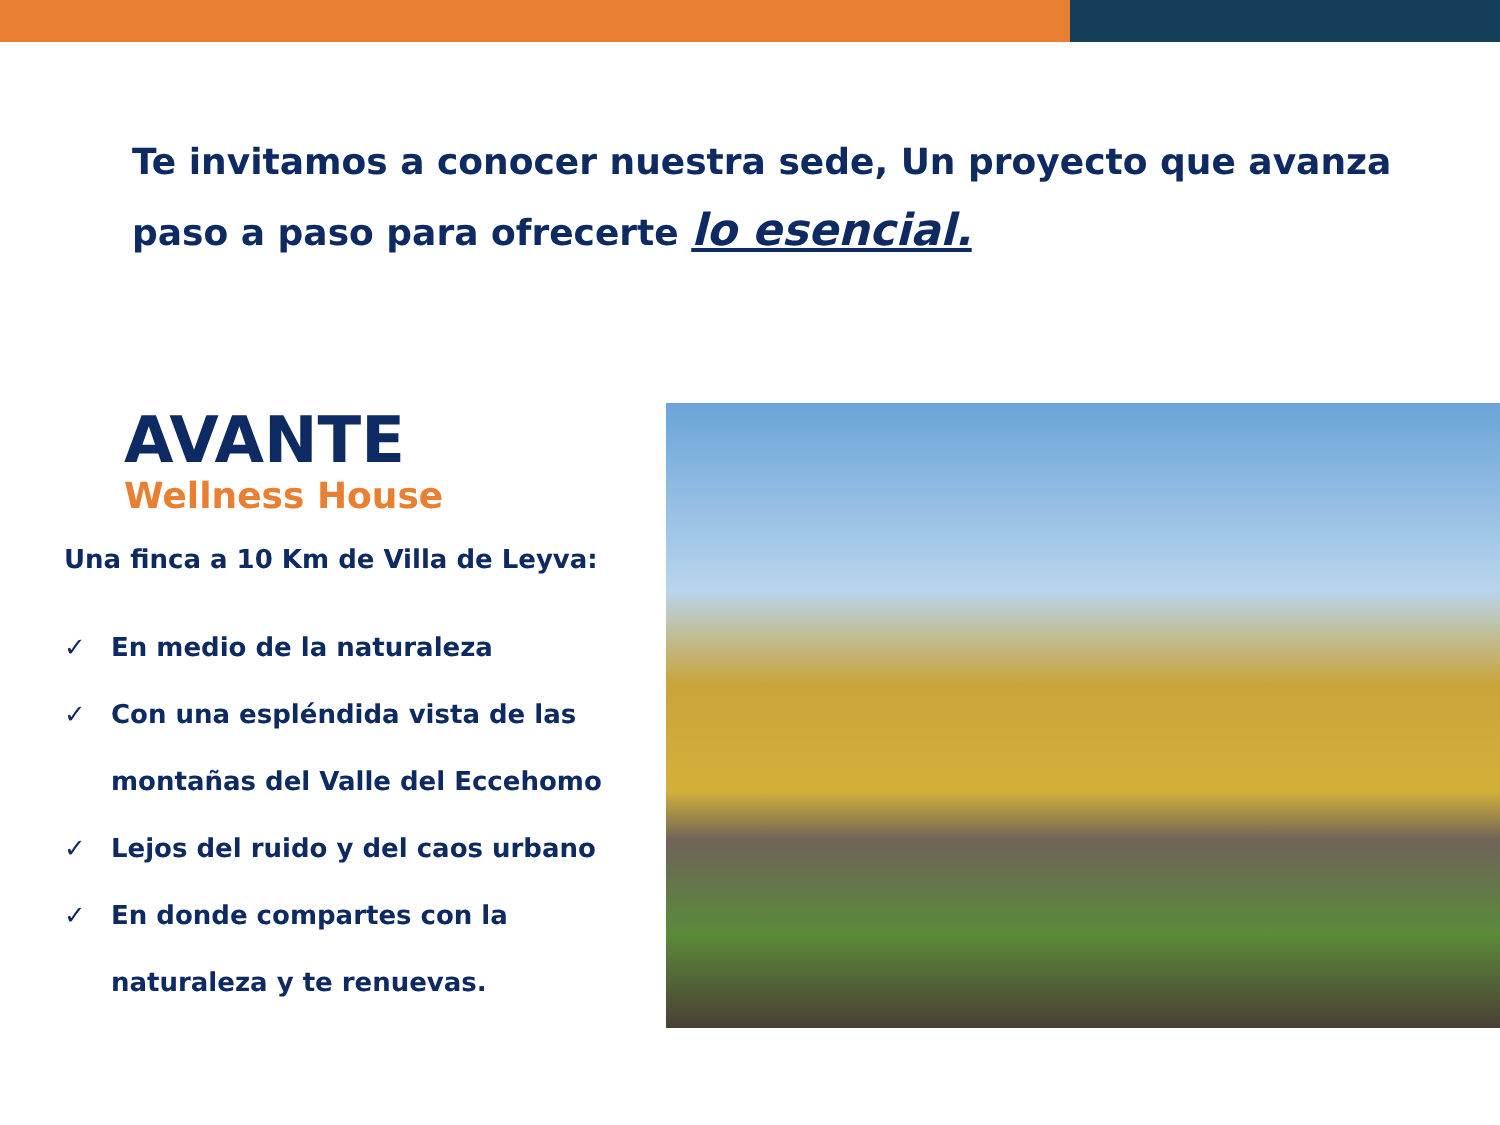Te invitamos a conocer nuestra sede, Un proyecto que avanza paso a paso para ofrecerte lo esencial.
AVANTE
Wellness House
Una finca a 10 Km de Villa de Leyva:
✓ En medio de la naturaleza
✓ Con una espléndida vista de las montañas del Valle del Eccehomo
✓ Lejos del ruido y del caos urbano
✓ En donde compartes con la naturaleza y te renuevas.